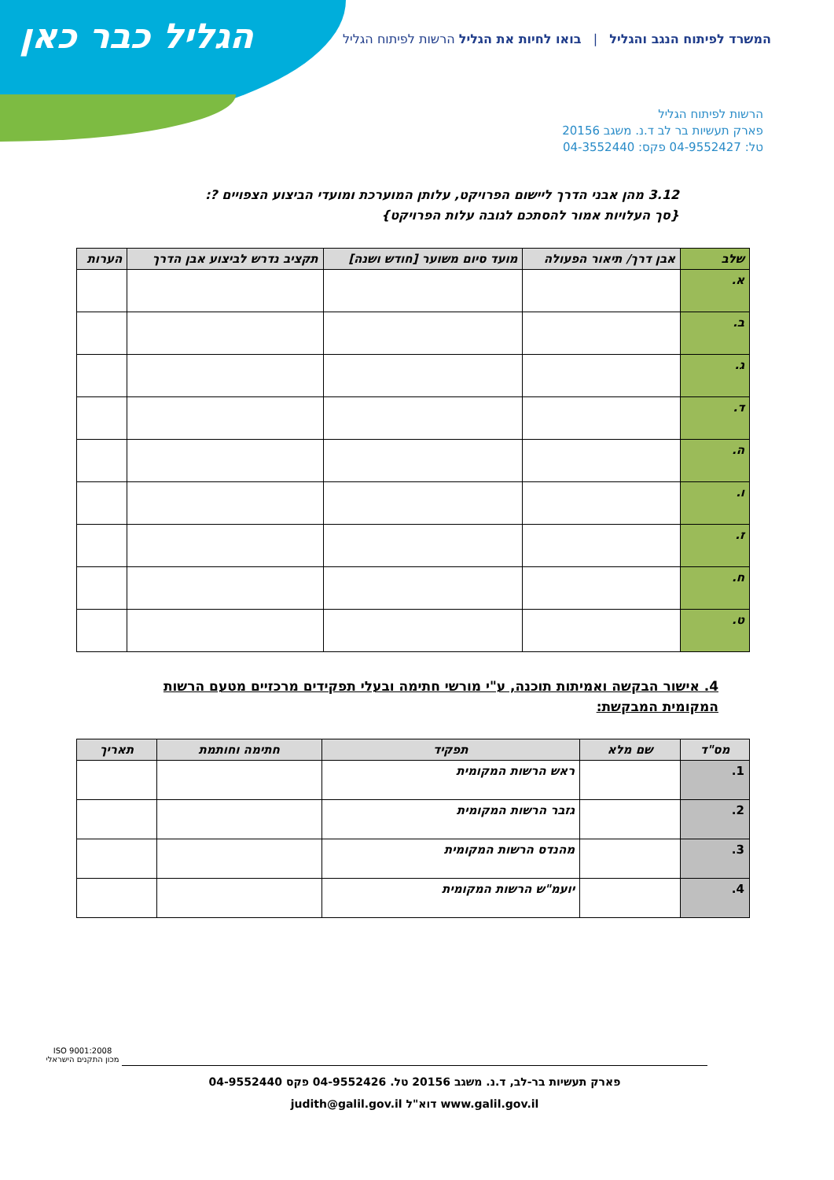הגליל כבר כאן
המשרד לפיתוח הנגב והגליל | בואו לחיות את הגליל הרשות לפיתוח הגליל
הרשות לפיתוח הגליל
פארק תעשיות בר לב ד.נ. משגב 20156
טל: 04-9552427 פקס: 04-3552440
3.12 מהן אבני הדרך ליישום הפרויקט, עלותן המוערכת ומועדי הביצוע הצפויים ?:
{סך העלויות אמור להסתכם לגובה עלות הפרויקט}
| שלב | אבן דרך/ תיאור הפעולה | מועד סיום משוער [חודש ושנה] | תקציב נדרש לביצוע אבן הדרך | הערות |
| --- | --- | --- | --- | --- |
| א. | | | | |
| ב. | | | | |
| ג. | | | | |
| ד. | | | | |
| ה. | | | | |
| ו. | | | | |
| ז. | | | | |
| ח. | | | | |
| ט. | | | | |
4. אישור הבקשה ואמיתות תוכנה, ע"י מורשי חתימה ובעלי תפקידים מרכזיים מטעם הרשות המקומית המבקשת:
| מס"ד | שם מלא | תפקיד | חתימה וחותמת | תאריך |
| --- | --- | --- | --- | --- |
| 1. | | ראש הרשות המקומית | | |
| 2. | | גזבר הרשות המקומית | | |
| 3. | | מהנדס הרשות המקומית | | |
| 4. | | יועמ"ש הרשות המקומית | | |
ISO 9001:2008
מכון התקנים הישראלי
פארק תעשיות בר-לב, ד.נ. משגב 20156 טל. 04-9552426 פקס 04-9552440
www.galil.gov.il דוא"ל judith@galil.gov.il